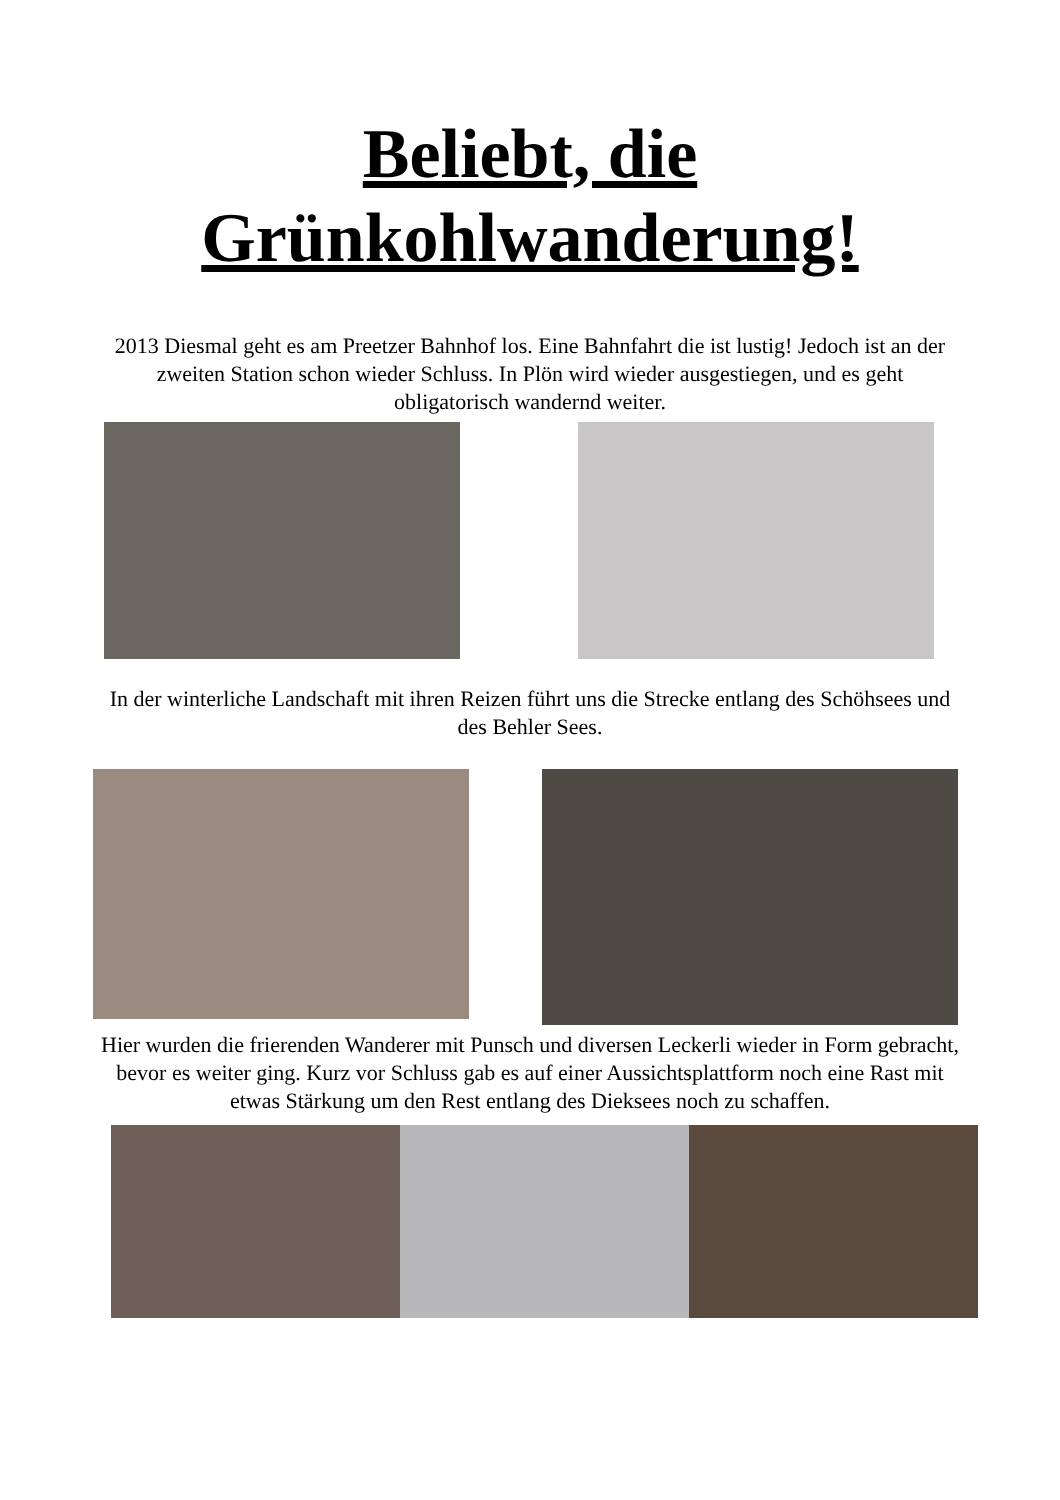Beliebt, die
Grünkohlwanderung!
2013 Diesmal geht es am Preetzer Bahnhof los. Eine Bahnfahrt die ist lustig! Jedoch ist an der zweiten Station schon wieder Schluss. In Plön wird wieder ausgestiegen, und es geht obligatorisch wandernd weiter.
In der winterliche Landschaft mit ihren Reizen führt uns die Strecke entlang des Schöhsees und des Behler Sees.
Hier wurden die frierenden Wanderer mit Punsch und diversen Leckerli wieder in Form gebracht, bevor es weiter ging. Kurz vor Schluss gab es auf einer Aussichtsplattform noch eine Rast mit etwas Stärkung um den Rest entlang des Dieksees noch zu schaffen.